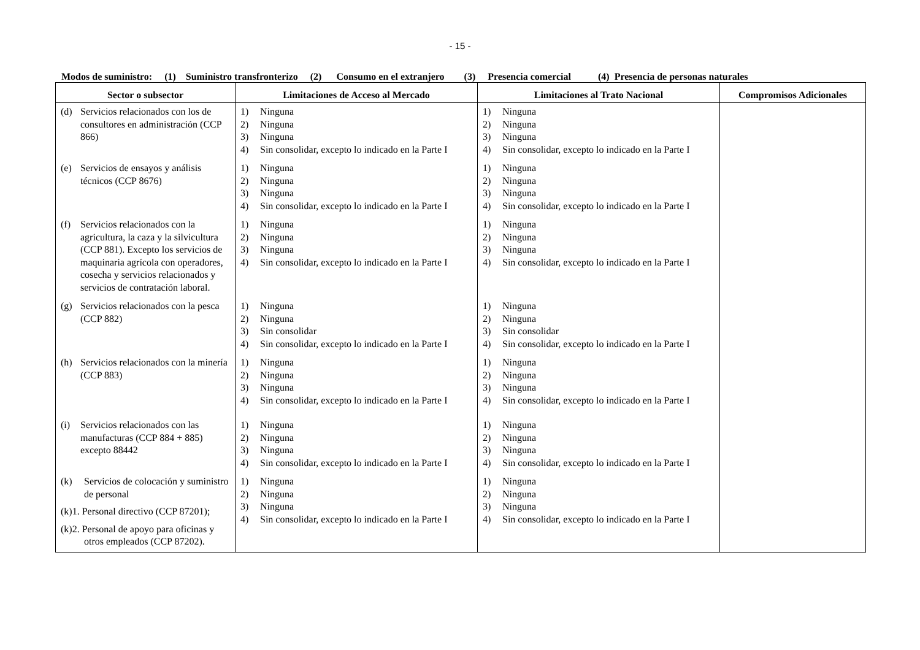- 15 -
Modos de suministro: (1) Suministro transfronterizo (2) Consumo en el extranjero (3) Presencia comercial (4) Presencia de personas naturales
| Sector o subsector | Limitaciones de Acceso al Mercado | Limitaciones al Trato Nacional | Compromisos Adicionales |
| --- | --- | --- | --- |
| (d) Servicios relacionados con los de consultores en administración (CCP 866) | 1) Ninguna 2) Ninguna 3) Ninguna 4) Sin consolidar, excepto lo indicado en la Parte I | 1) Ninguna 2) Ninguna 3) Ninguna 4) Sin consolidar, excepto lo indicado en la Parte I | |
| (e) Servicios de ensayos y análisis técnicos (CCP 8676) | 1) Ninguna 2) Ninguna 3) Ninguna 4) Sin consolidar, excepto lo indicado en la Parte I | 1) Ninguna 2) Ninguna 3) Ninguna 4) Sin consolidar, excepto lo indicado en la Parte I | |
| (f) Servicios relacionados con la agricultura, la caza y la silvicultura (CCP 881). Excepto los servicios de maquinaria agrícola con operadores, cosecha y servicios relacionados y servicios de contratación laboral. | 1) Ninguna 2) Ninguna 3) Ninguna 4) Sin consolidar, excepto lo indicado en la Parte I | 1) Ninguna 2) Ninguna 3) Ninguna 4) Sin consolidar, excepto lo indicado en la Parte I | |
| (g) Servicios relacionados con la pesca (CCP 882) | 1) Ninguna 2) Ninguna 3) Sin consolidar 4) Sin consolidar, excepto lo indicado en la Parte I | 1) Ninguna 2) Ninguna 3) Sin consolidar 4) Sin consolidar, excepto lo indicado en la Parte I | |
| (h) Servicios relacionados con la minería (CCP 883) | 1) Ninguna 2) Ninguna 3) Ninguna 4) Sin consolidar, excepto lo indicado en la Parte I | 1) Ninguna 2) Ninguna 3) Ninguna 4) Sin consolidar, excepto lo indicado en la Parte I | |
| (i) Servicios relacionados con las manufacturas (CCP 884 + 885) excepto 88442 | 1) Ninguna 2) Ninguna 3) Ninguna 4) Sin consolidar, excepto lo indicado en la Parte I | 1) Ninguna 2) Ninguna 3) Ninguna 4) Sin consolidar, excepto lo indicado en la Parte I | |
| (k) Servicios de colocación y suministro de personal (k)1. Personal directivo (CCP 87201); (k)2. Personal de apoyo para oficinas y otros empleados (CCP 87202). | 1) Ninguna 2) Ninguna 3) Ninguna 4) Sin consolidar, excepto lo indicado en la Parte I | 1) Ninguna 2) Ninguna 3) Ninguna 4) Sin consolidar, excepto lo indicado en la Parte I | |